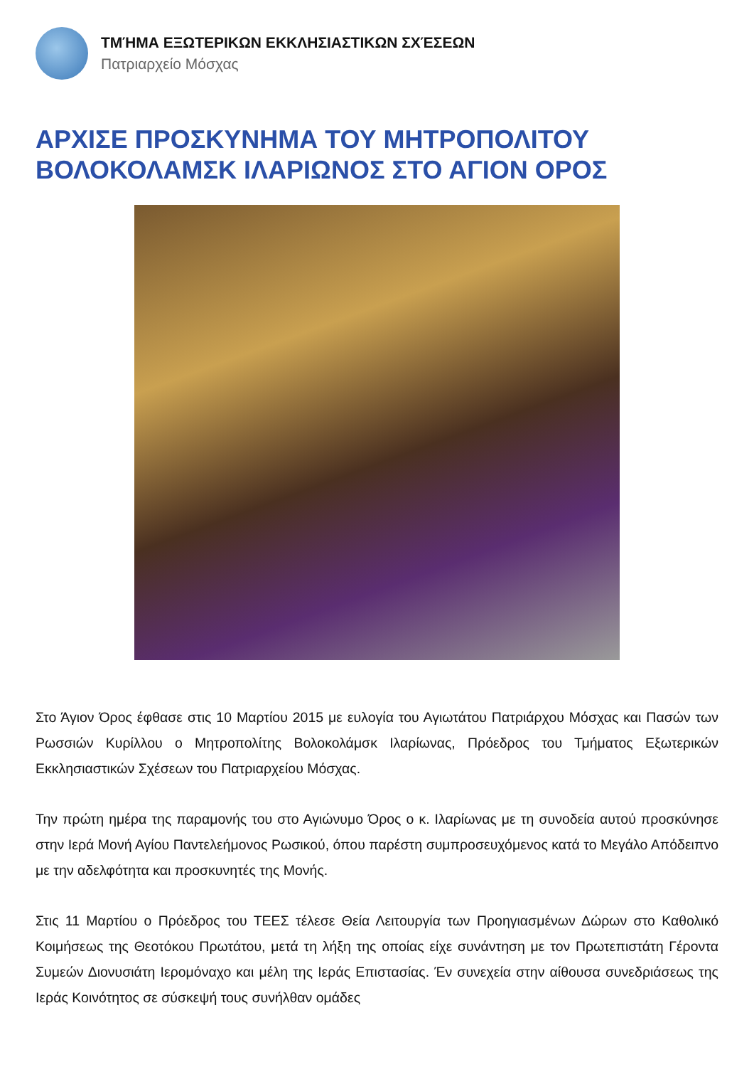ΤΜΉΜΑ ΕΞΩΤΕΡΙΚΩΝ ΕΚΚΛΗΣΙΑΣΤΙΚΩΝ ΣΧΈΣΕΩΝ
Πατριαρχείο Μόσχας
ΑΡΧΙΣΕ ΠΡΟΣΚΥΝΗΜΑ ΤΟΥ ΜΗΤΡΟΠΟΛΙΤΟΥ ΒΟΛΟΚΟΛΑΜΣΚ ΙΛΑΡΙΩΝΟΣ ΣΤΟ ΑΓΙΟΝ ΟΡΟΣ
Στο Άγιον Όρος έφθασε στις 10 Μαρτίου 2015 με ευλογία του Αγιωτάτου Πατριάρχου Μόσχας και Πασών των Ρωσσιών Κυρίλλου ο Μητροπολίτης Βολοκολάμσκ Ιλαρίωνας, Πρόεδρος του Τμήματος Εξωτερικών Εκκλησιαστικών Σχέσεων του Πατριαρχείου Μόσχας.
Την πρώτη ημέρα της παραμονής του στο Αγιώνυμο Όρος ο κ. Ιλαρίωνας με τη συνοδεία αυτού προσκύνησε στην Ιερά Μονή Αγίου Παντελεήμονος Ρωσικού, όπου παρέστη συμπροσευχόμενος κατά το Μεγάλο Απόδειπνο με την αδελφότητα και προσκυνητές της Μονής.
Στις 11 Μαρτίου ο Πρόεδρος του ΤΕΕΣ τέλεσε Θεία Λειτουργία των Προηγιασμένων Δώρων στο Καθολικό Κοιμήσεως της Θεοτόκου Πρωτάτου, μετά τη λήξη της οποίας είχε συνάντηση με τον Πρωτεπιστάτη Γέροντα Συμεών Διονυσιάτη Ιερομόναχο και μέλη της Ιεράς Επιστασίας. Έν συνεχεία στην αίθουσα συνεδριάσεως της Ιεράς Κοινότητος σε σύσκεψή τους συνήλθαν ομάδες